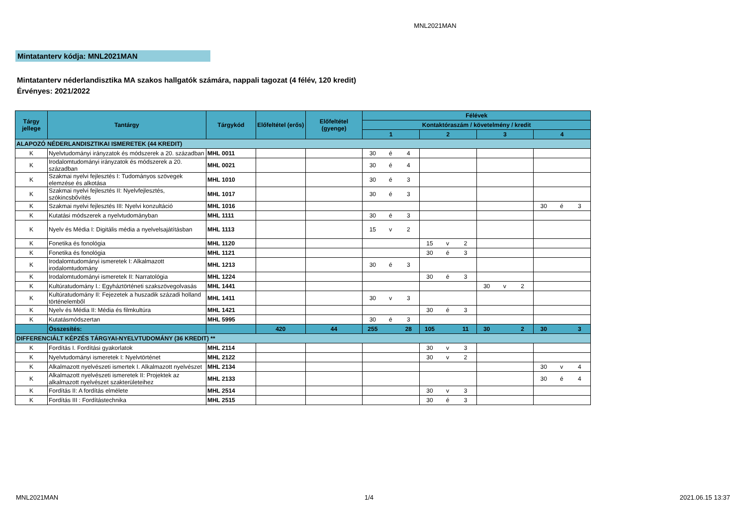MNL2021MAN
Mintatanterv kódja: MNL2021MAN
Mintatanterv néderlandisztika MA szakos hallgatók számára, nappali tagozat (4 félév, 120 kredit)
Érvényes: 2021/2022
| Tárgy jellege | Tantárgy | Tárgykód | Előfeltétel (erős) | Előfeltétel (gyenge) | Félévek | | | |
| --- | --- | --- | --- | --- | --- | --- | --- | --- |
| | | | | | Kontaktóraszám / követelmény / kredit | | | |
| | | | | | 1 | 2 | 3 | 4 |
| ALAPOZÓ NÉDERLANDISZTIKAI ISMERETEK (44 KREDIT) | | | | | | | | |
| K | Nyelvtudományi irányzatok és módszerek a 20. században | MHL 0011 | | | 30 é 4 | | | |
| K | Irodalomtudományi irányzatok és módszerek a 20. században | MHL 0021 | | | 30 é 4 | | | |
| K | Szakmai nyelvi fejlesztés I: Tudományos szövegek elemzése és alkotása | MHL 1010 | | | 30 é 3 | | | |
| K | Szakmai nyelvi fejlesztés II: Nyelvfejlesztés, szókincsbővítés | MHL 1017 | | | 30 é 3 | | | |
| K | Szakmai nyelvi fejlesztés III: Nyelvi konzultáció | MHL 1016 | | | | | | 30 é 3 |
| K | Kutatási módszerek a nyelvtudományban | MHL 1111 | | | 30 é 3 | | | |
| K | Nyelv és Média I: Digitális média a nyelvelsajátításban | MHL 1113 | | | 15 v 2 | | | |
| K | Fonetika és fonológia | MHL 1120 | | | | 15 v 2 | | |
| K | Fonetika és fonológia | MHL 1121 | | | | 30 é 3 | | |
| K | Irodalomtudományi ismeretek I: Alkalmazott irodalomtudomány | MHL 1213 | | | 30 é 3 | | | |
| K | Irodalomtudományi ismeretek II: Narratológia | MHL 1224 | | | | 30 é 3 | | |
| K | Kultúratudomány I.: Egyháztörténeti szakszövegolvasás | MHL 1441 | | | | | 30 v 2 | |
| K | Kultúratudomány II: Fejezetek a huszadik századi holland történelemből | MHL 1411 | | | 30 v 3 | | | |
| K | Nyelv és Média II: Média és filmkultúra | MHL 1421 | | | | 30 é 3 | | |
| K | Kutatásmódszertan | MHL 5995 | | | 30 é 3 | | | |
| | Összesítés: | | 420 | 44 | 255 28 | 105 11 | 30 2 | 30 3 |
| DIFFERENCIÁLT KÉPZÉS TÁRGYAI-NYELVTUDOMÁNY (36 KREDIT) ** | | | | | | | | |
| K | Fordítás I. Fordítási gyakorlatok | MHL 2114 | | | | 30 v 3 | | |
| K | Nyelvtudományi ismeretek I: Nyelvtörténet | MHL 2122 | | | | 30 v 2 | | |
| K | Alkalmazott nyelvészeti ismertek I. Alkalmazott nyelvészet | MHL 2134 | | | | | | 30 v 4 |
| K | Alkalmazott nyelvészeti ismeretek II: Projektek az alkalmazott nyelvészet szakterületeihez | MHL 2133 | | | | | | 30 é 4 |
| K | Fordítás II: A fordítás elmélete | MHL 2514 | | | | 30 v 3 | | |
| K | Fordítás III : Fordítástechnika | MHL 2515 | | | | 30 é 3 | | |
MNL2021MAN 1/4 2021.06.15 13:37